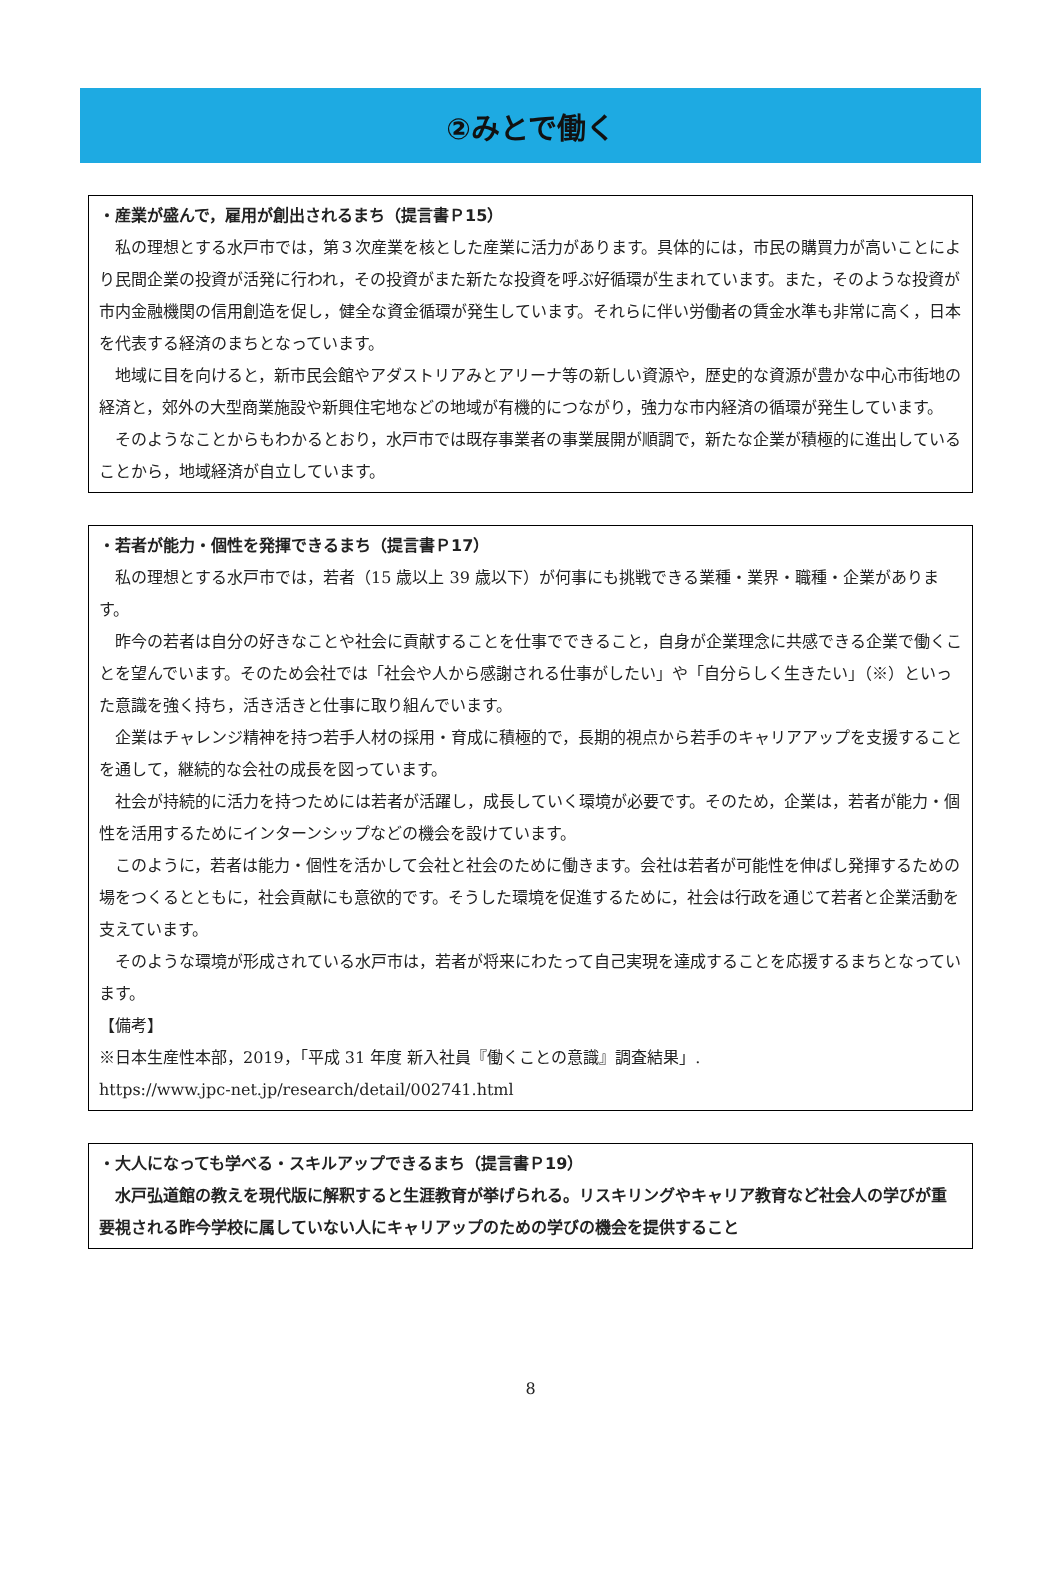②みとで働く
・産業が盛んで，雇用が創出されるまち（提言書Ｐ15）
私の理想とする水戸市では，第３次産業を核とした産業に活力があります。具体的には，市民の購買力が高いことにより民間企業の投資が活発に行われ，その投資がまた新たな投資を呼ぶ好循環が生まれています。また，そのような投資が市内金融機関の信用創造を促し，健全な資金循環が発生しています。それらに伴い労働者の賃金水準も非常に高く，日本を代表する経済のまちとなっています。
地域に目を向けると，新市民会館やアダストリアみとアリーナ等の新しい資源や，歴史的な資源が豊かな中心市街地の経済と，郊外の大型商業施設や新興住宅地などの地域が有機的につながり，強力な市内経済の循環が発生しています。
そのようなことからもわかるとおり，水戸市では既存事業者の事業展開が順調で，新たな企業が積極的に進出していることから，地域経済が自立しています。
・若者が能力・個性を発揮できるまち（提言書Ｐ17）
私の理想とする水戸市では，若者（15 歳以上 39 歳以下）が何事にも挑戦できる業種・業界・職種・企業があります。
昨今の若者は自分の好きなことや社会に貢献することを仕事でできること，自身が企業理念に共感できる企業で働くことを望んでいます。そのため会社では「社会や人から感謝される仕事がしたい」や「自分らしく生きたい」（※）といった意識を強く持ち，活き活きと仕事に取り組んでいます。
企業はチャレンジ精神を持つ若手人材の採用・育成に積極的で，長期的視点から若手のキャリアアップを支援することを通して，継続的な会社の成長を図っています。
社会が持続的に活力を持つためには若者が活躍し，成長していく環境が必要です。そのため，企業は，若者が能力・個性を活用するためにインターンシップなどの機会を設けています。
このように，若者は能力・個性を活かして会社と社会のために働きます。会社は若者が可能性を伸ばし発揮するための場をつくるとともに，社会貢献にも意欲的です。そうした環境を促進するために，社会は行政を通じて若者と企業活動を支えています。
そのような環境が形成されている水戸市は，若者が将来にわたって自己実現を達成することを応援するまちとなっています。
【備考】
※日本生産性本部，2019，「平成 31 年度 新入社員『働くことの意識』調査結果」.
https://www.jpc-net.jp/research/detail/002741.html
・大人になっても学べる・スキルアップできるまち（提言書Ｐ19）
水戸弘道館の教えを現代版に解釈すると生涯教育が挙げられる。リスキリングやキャリア教育など社会人の学びが重要視される昨今学校に属していない人にキャリアップのための学びの機会を提供すること
8